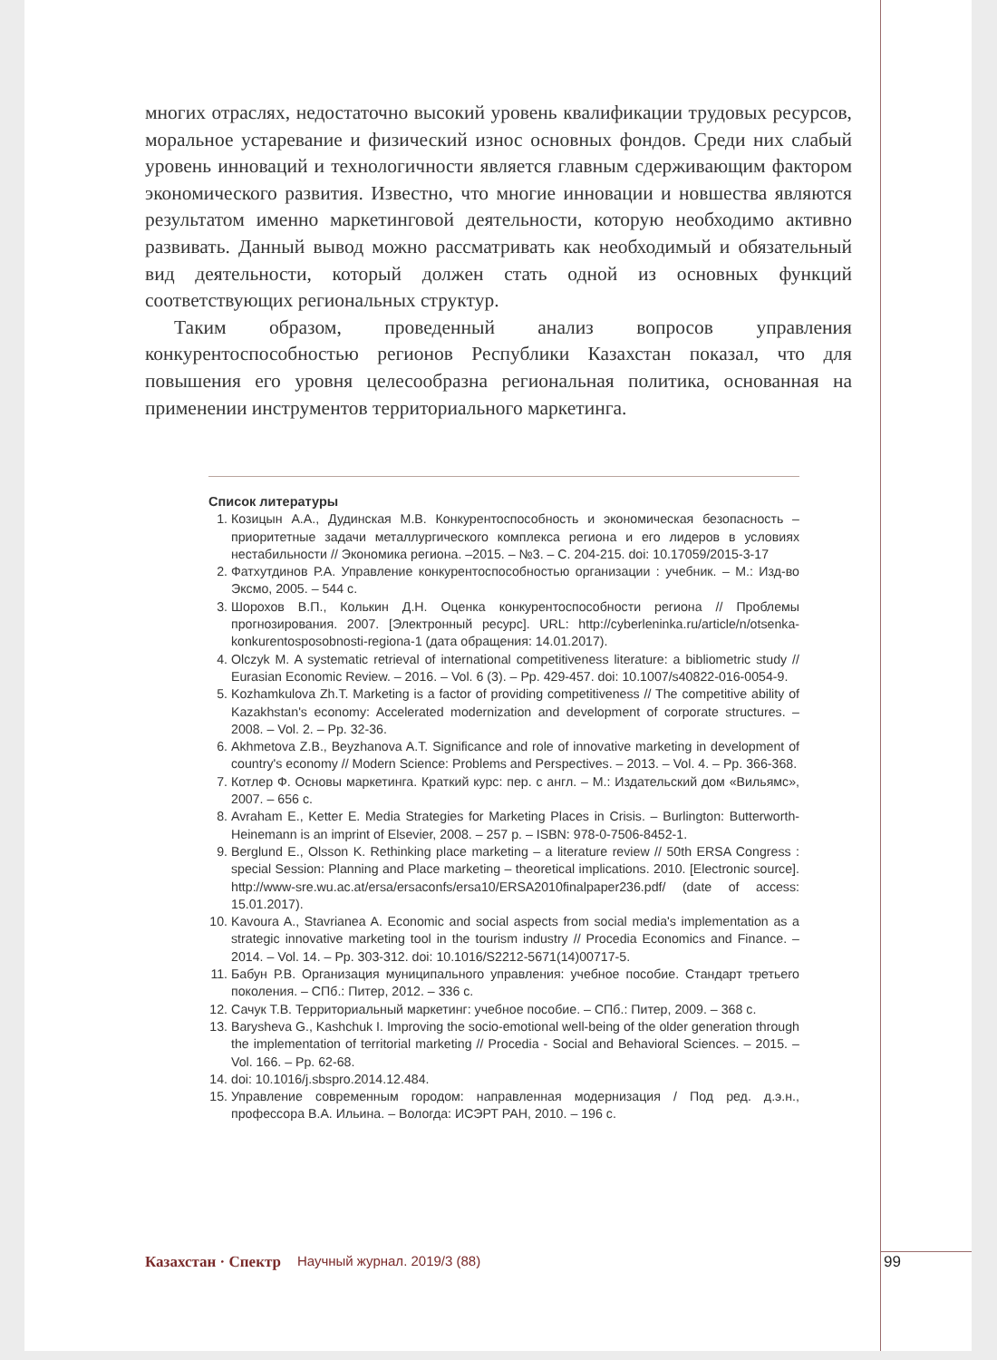многих отраслях, недостаточно высокий уровень квалификации трудовых ресурсов, моральное устаревание и физический износ основных фондов. Среди них слабый уровень инноваций и технологичности является главным сдерживающим фактором экономического развития. Известно, что многие инновации и новшества являются результатом именно маркетинговой деятельности, которую необходимо активно развивать. Данный вывод можно рассматривать как необходимый и обязательный вид деятельности, который должен стать одной из основных функций соответствующих региональных структур.
Таким образом, проведенный анализ вопросов управления конкурентоспособностью регионов Республики Казахстан показал, что для повышения его уровня целесообразна региональная политика, основанная на применении инструментов территориального маркетинга.
Список литературы
1. Козицын А.А., Дудинская М.В. Конкурентоспособность и экономическая безопасность – приоритетные задачи металлургического комплекса региона и его лидеров в условиях нестабильности // Экономика региона. –2015. – №3. – С. 204-215. doi: 10.17059/2015-3-17
2. Фатхутдинов Р.А. Управление конкурентоспособностью организации : учебник. – М.: Изд-во Эксмо, 2005. – 544 с.
3. Шорохов В.П., Колькин Д.Н. Оценка конкурентоспособности региона // Проблемы прогнозирования. 2007. [Электронный ресурс]. URL: http://cyberleninka.ru/article/n/otsenka-konkurentosposobnosti-regiona-1 (дата обращения: 14.01.2017).
4. Olczyk M. A systematic retrieval of international competitiveness literature: a bibliometric study // Eurasian Economic Review. – 2016. – Vol. 6 (3). – Pp. 429-457. doi: 10.1007/s40822-016-0054-9.
5. Kozhamkulova Zh.T. Marketing is a factor of providing competitiveness // The competitive ability of Kazakhstan's economy: Accelerated modernization and development of corporate structures. – 2008. – Vol. 2. – Pp. 32-36.
6. Akhmetova Z.B., Beyzhanova A.T. Significance and role of innovative marketing in development of country's economy // Modern Science: Problems and Perspectives. – 2013. – Vol. 4. – Pp. 366-368.
7. Котлер Ф. Основы маркетинга. Краткий курс: пер. с англ. – М.: Издательский дом «Вильямс», 2007. – 656 с.
8. Avraham E., Ketter E. Media Strategies for Marketing Places in Crisis. – Burlington: Butterworth-Heinemann is an imprint of Elsevier, 2008. – 257 p. – ISBN: 978-0-7506-8452-1.
9. Berglund E., Olsson K. Rethinking place marketing – a literature review // 50th ERSA Congress : special Session: Planning and Place marketing – theoretical implications. 2010. [Electronic source]. http://www-sre.wu.ac.at/ersa/ersaconfs/ersa10/ERSA2010finalpaper236.pdf/ (date of access: 15.01.2017).
10. Kavoura A., Stavrianea A. Economic and social aspects from social media's implementation as a strategic innovative marketing tool in the tourism industry // Procedia Economics and Finance. – 2014. – Vol. 14. – Pp. 303-312. doi: 10.1016/S2212-5671(14)00717-5.
11. Бабун Р.В. Организация муниципального управления: учебное пособие. Стандарт третьего поколения. – СПб.: Питер, 2012. – 336 с.
12. Сачук Т.В. Территориальный маркетинг: учебное пособие. – СПб.: Питер, 2009. – 368 с.
13. Barysheva G., Kashchuk I. Improving the socio-emotional well-being of the older generation through the implementation of territorial marketing // Procedia - Social and Behavioral Sciences. – 2015. – Vol. 166. – Pp. 62-68.
14. doi: 10.1016/j.sbspro.2014.12.484.
15. Управление современным городом: направленная модернизация / Под ред. д.э.н., профессора В.А. Ильина. – Вологда: ИСЭРТ РАН, 2010. – 196 с.
Казахстан · Спектр Научный журнал. 2019/3 (88) 99